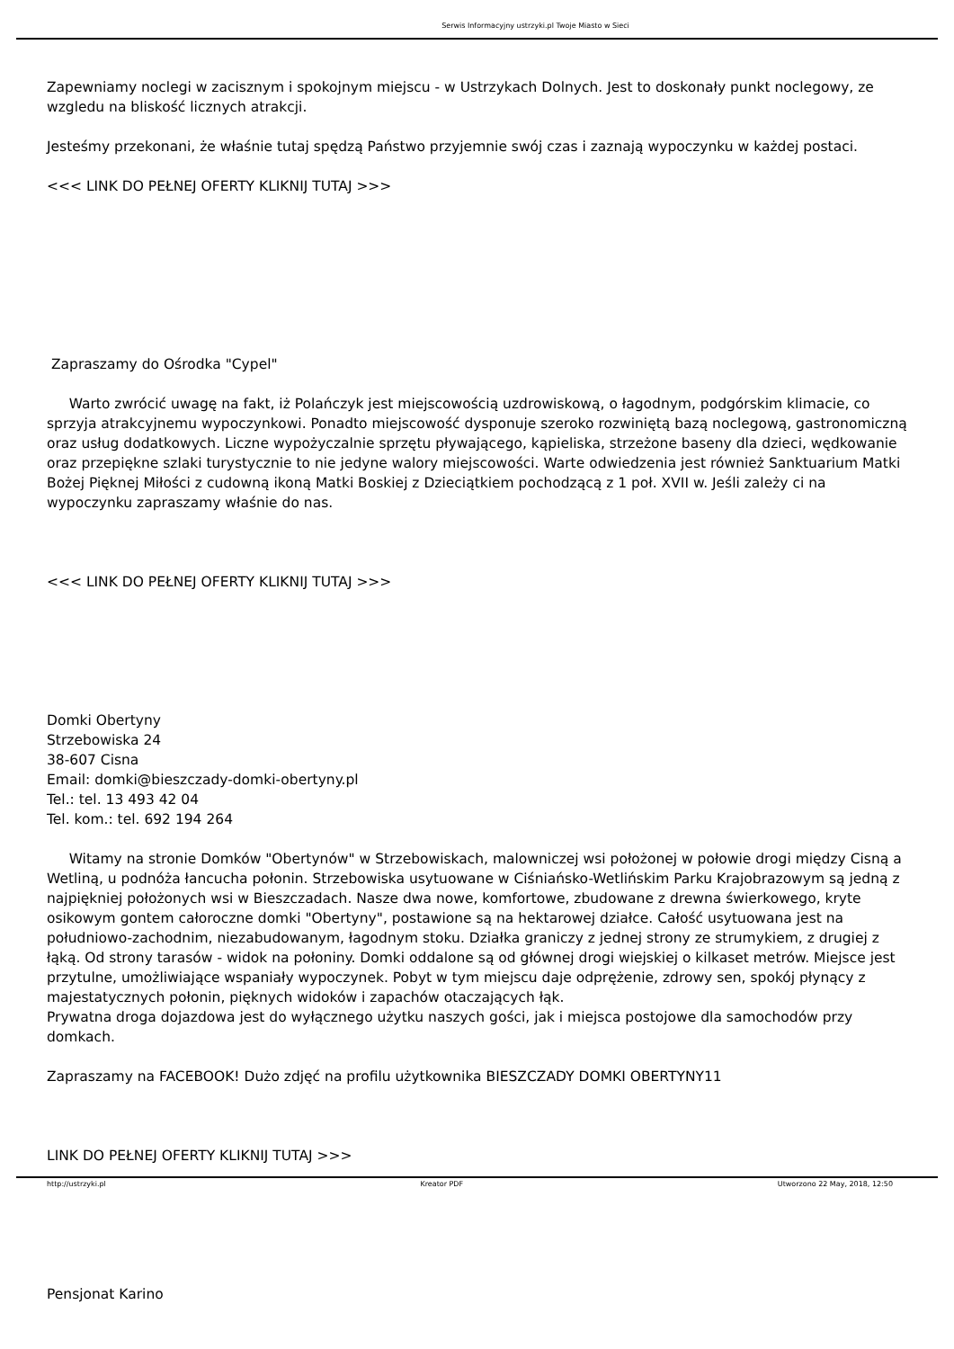Serwis Informacyjny ustrzyki.pl Twoje Miasto w Sieci
Zapewniamy noclegi w zacisznym i spokojnym miejscu - w Ustrzykach Dolnych. Jest to doskonały punkt noclegowy, ze wzgledu na bliskość licznych atrakcji.
Jesteśmy przekonani, że właśnie tutaj spędzą Państwo przyjemnie swój czas i zaznają wypoczynku w każdej postaci.
<<< LINK DO PEŁNEJ OFERTY KLIKNIJ TUTAJ >>>
Zapraszamy do Ośrodka "Cypel"
Warto zwrócić uwagę na fakt, iż Polańczyk jest miejscowością uzdrowiskową, o łagodnym, podgórskim klimacie, co sprzyja atrakcyjnemu wypoczynkowi. Ponadto miejscowość dysponuje szeroko rozwiniętą bazą noclegową, gastronomiczną oraz usług dodatkowych. Liczne wypożyczalnie sprzętu pływającego, kąpieliska, strzeżone baseny dla dzieci, wędkowanie oraz przepiękne szlaki turystycznie to nie jedyne walory miejscowości. Warte odwiedzenia jest również Sanktuarium Matki Bożej Pięknej Miłości z cudowną ikoną Matki Boskiej z Dzieciątkiem pochodzącą z 1 poł. XVII w. Jeśli zależy ci na wypoczynku zapraszamy właśnie do nas.
<<< LINK DO PEŁNEJ OFERTY KLIKNIJ TUTAJ >>>
Domki Obertyny
Strzebowiska 24
38-607 Cisna
Email: domki@bieszczady-domki-obertyny.pl
Tel.: tel. 13 493 42 04
Tel. kom.: tel. 692 194 264
Witamy na stronie Domków "Obertynów" w Strzebowiskach, malowniczej wsi położonej w połowie drogi między Cisną a Wetliną, u podnóża łancucha połonin. Strzebowiska usytuowane w Ciśniańsko-Wetlińskim Parku Krajobrazowym są jedną z najpiękniej położonych wsi w Bieszczadach. Nasze dwa nowe, komfortowe, zbudowane z drewna świerkowego, kryte osikowym gontem całoroczne domki "Obertyny", postawione są na hektarowej działce. Całość usytuowana jest na południowo-zachodnim, niezabudowanym, łagodnym stoku. Działka graniczy z jednej strony ze strumykiem, z drugiej z łąką. Od strony tarasów - widok na połoniny. Domki oddalone są od głównej drogi wiejskiej o kilkaset metrów. Miejsce jest przytulne, umożliwiające wspaniały wypoczynek. Pobyt w tym miejscu daje odprężenie, zdrowy sen, spokój płynący z majestatycznych połonin, pięknych widoków i zapachów otaczających łąk.
Prywatna droga dojazdowa jest do wyłącznego użytku naszych gości, jak i miejsca postojowe dla samochodów przy domkach.
Zapraszamy na FACEBOOK! Dużo zdjęć na profilu użytkownika BIESZCZADY DOMKI OBERTYNY11
LINK DO PEŁNEJ OFERTY KLIKNIJ TUTAJ >>>
Pensjonat Karino
http://ustrzyki.pl Kreator PDF Utworzono 22 May, 2018, 12:50